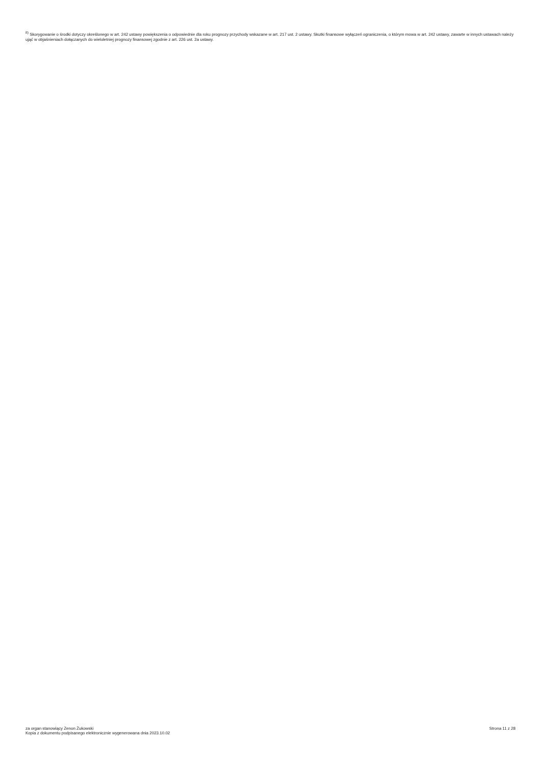<sup>8)</sup> Skorygowanie o środki dotyczy określonego w art. 242 ustawy powiększenia o odpowiednie dla roku prognozy przychody wskazane w art. 217 ust. 2 ustawy. Skutki finansowe wyłączeń ograniczenia, o którym mowa w art. 242 ustawy, zawarte w innych ustawach należy ująć w objaśnieniach dołączanych do wieloletniej prognozy finansowej zgodnie z art. 226 ust. 2a ustawy.
za organ stanowiący Zenon Żukowski
Kopia z dokumentu podpisanego elektronicznie wygenerowana dnia 2023.10.02
Strona 11 z 28